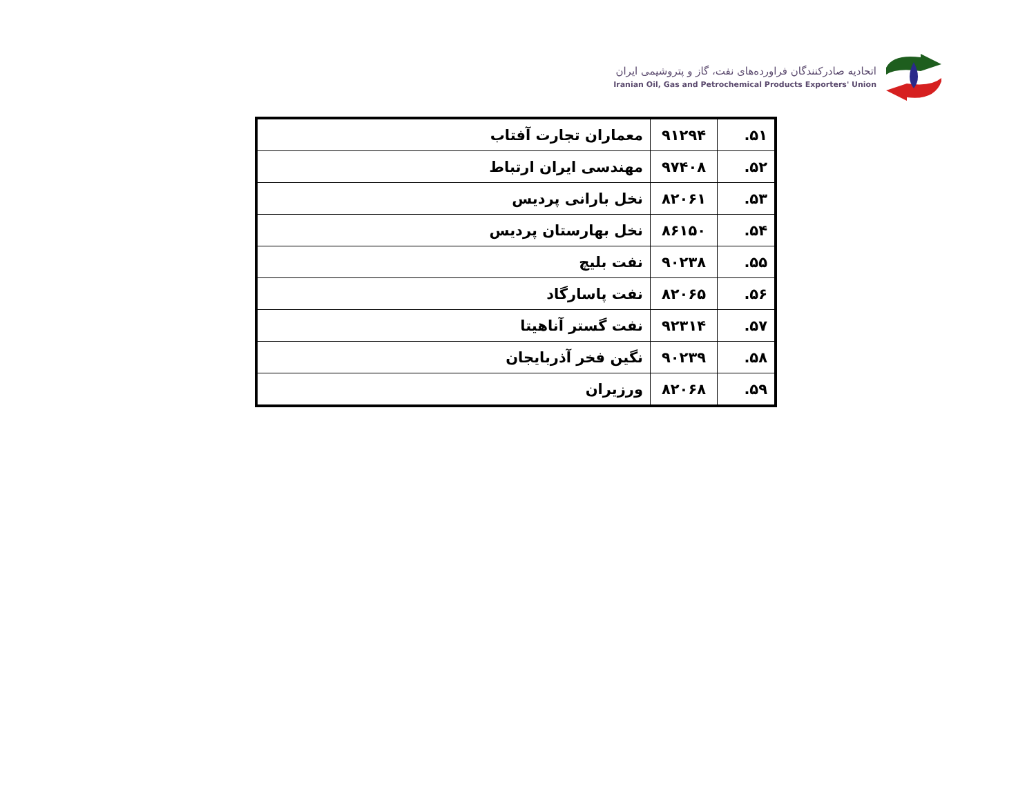اتحادیه صادرکنندگان فراورده‌های نفت، گاز و پتروشیمی ایران
Iranian Oil, Gas and Petrochemical Products Exporters' Union
| ۵۱. | ۹۱۲۹۴ | معماران تجارت آفتاب |
| ۵۲. | ۹۷۴۰۸ | مهندسی ایران ارتباط |
| ۵۳. | ۸۲۰۶۱ | نخل بارانی پردیس |
| ۵۴. | ۸۶۱۵۰ | نخل بهارستان پردیس |
| ۵۵. | ۹۰۲۳۸ | نفت بلیچ |
| ۵۶. | ۸۲۰۶۵ | نفت پاسارگاد |
| ۵۷. | ۹۲۳۱۴ | نفت گستر آناهیتا |
| ۵۸. | ۹۰۲۳۹ | نگین فخر آذربایجان |
| ۵۹. | ۸۲۰۶۸ | ورزیران |